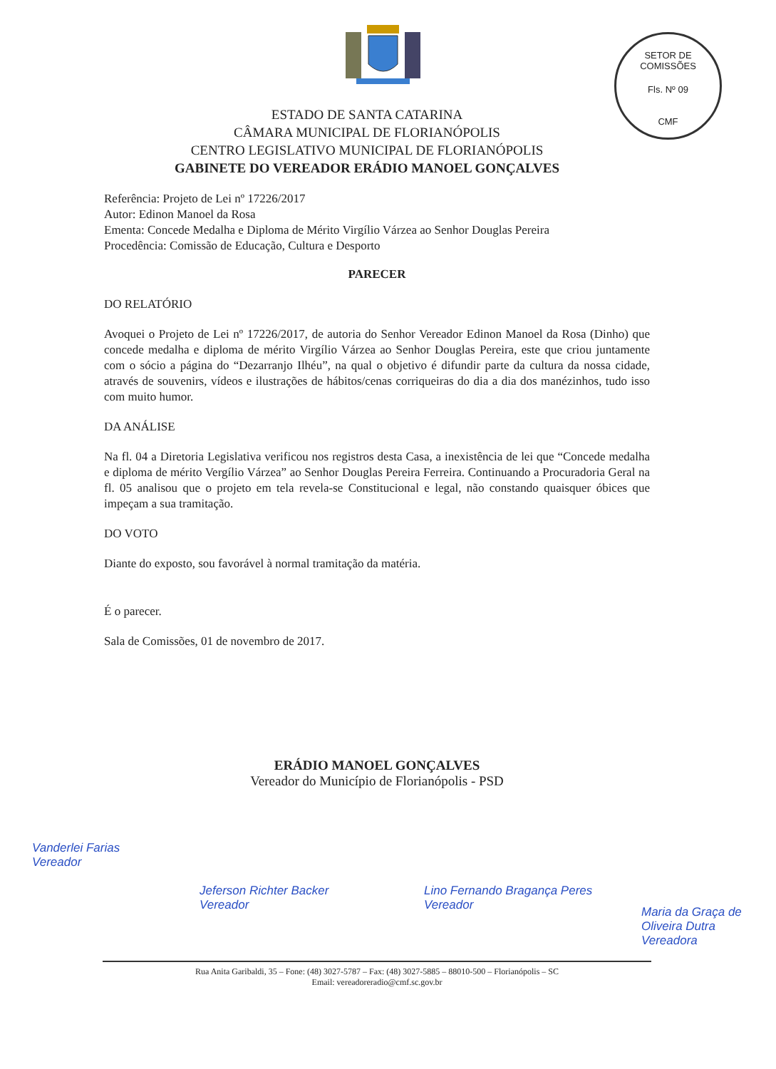SETOR DE COMISSÕES
Fls. Nº 09
CMF
ESTADO DE SANTA CATARINA
CÂMARA MUNICIPAL DE FLORIANÓPOLIS
CENTRO LEGISLATIVO MUNICIPAL DE FLORIANÓPOLIS
GABINETE DO VEREADOR ERÁDIO MANOEL GONÇALVES
Referência: Projeto de Lei nº 17226/2017
Autor: Edinon Manoel da Rosa
Ementa: Concede Medalha e Diploma de Mérito Virgílio Várzea ao Senhor Douglas Pereira
Procedência: Comissão de Educação, Cultura e Desporto
PARECER
DO RELATÓRIO
Avoquei o Projeto de Lei nº 17226/2017, de autoria do Senhor Vereador Edinon Manoel da Rosa (Dinho) que concede medalha e diploma de mérito Virgílio Várzea ao Senhor Douglas Pereira, este que criou juntamente com o sócio a página do “Dezarranjo Ilhéu”, na qual o objetivo é difundir parte da cultura da nossa cidade, através de souvenirs, vídeos e ilustrações de hábitos/cenas corriqueiras do dia a dia dos manézinhos, tudo isso com muito humor.
DA ANÁLISE
Na fl. 04 a Diretoria Legislativa verificou nos registros desta Casa, a inexistência de lei que “Concede medalha e diploma de mérito Vergílio Várzea” ao Senhor Douglas Pereira Ferreira. Continuando a Procuradoria Geral na fl. 05 analisou que o projeto em tela revela-se Constitucional e legal, não constando quaisquer óbices que impeçam a sua tramitação.
DO VOTO
Diante do exposto, sou favorável à normal tramitação da matéria.
É o parecer.
Sala de Comissões, 01 de novembro de 2017.
ERÁDIO MANOEL GONÇALVES
Vereador do Município de Florianópolis - PSD
Vanderlei Farias
Vereador
Jeferson Richter Backer
Vereador
Lino Fernando Bragança Peres
Vereador
Maria da Graça de Oliveira Dutra
Vereadora
Rua Anita Garibaldi, 35 – Fone: (48) 3027-5787 – Fax: (48) 3027-5885 – 88010-500 – Florianópolis – SC
Email: vereadoreradio@cmf.sc.gov.br